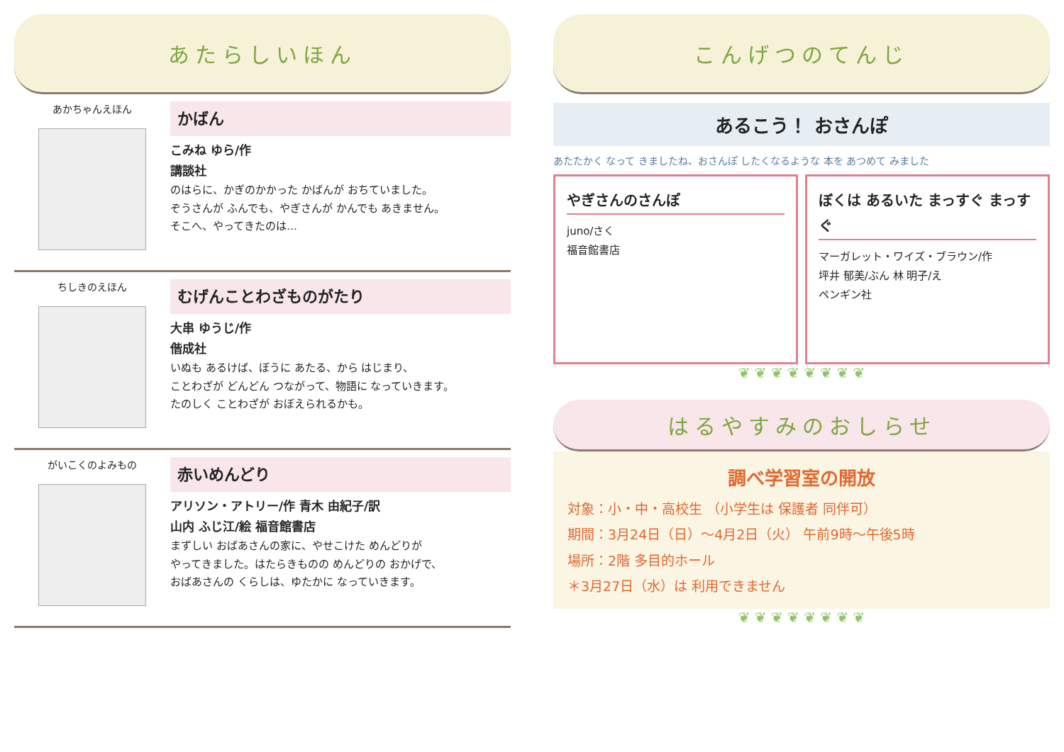あたらしいほん
あかちゃんえほん
かばん
こみね ゆら/作
講談社
のはらに、かぎのかかった かばんが おちていました。
ぞうさんが ふんでも、やぎさんが かんでも あきません。
そこへ、やってきたのは…
ちしきのえほん
むげんことわざものがたり
大串 ゆうじ/作
偕成社
いぬも あるけば、ぼうに あたる、から はじまり、
ことわざが どんどん つながって、物語に なっていきます。
たのしく ことわざが おぼえられるかも。
がいこくのよみもの
赤いめんどり
アリソン・アトリー/作 青木 由紀子/訳
山内 ふじ江/絵 福音館書店
まずしい おばあさんの家に、やせこけた めんどりが
やってきました。はたらきものの めんどりの おかげで、
おばあさんの くらしは、ゆたかに なっていきます。
こんげつのてんじ
あるこう！ おさんぽ
あたたかく なって きましたね、おさんぽ したくなるような 本を あつめて みました
やぎさんのさんぽ
juno/さく
福音館書店
ぼくは あるいた まっすぐ まっすぐ
マーガレット・ワイズ・ブラウン/作
坪井 郁美/ぶん 林 明子/え
ペンギン社
❦ ❦ ❦ ❦ ❦ ❦ ❦ ❦
はるやすみのおしらせ
調べ学習室の開放
対象：小・中・高校生 （小学生は 保護者 同伴可）
期間：3月24日（日）～4月2日（火） 午前9時～午後5時
場所：2階 多目的ホール
＊3月27日（水）は 利用できません
❦ ❦ ❦ ❦ ❦ ❦ ❦ ❦